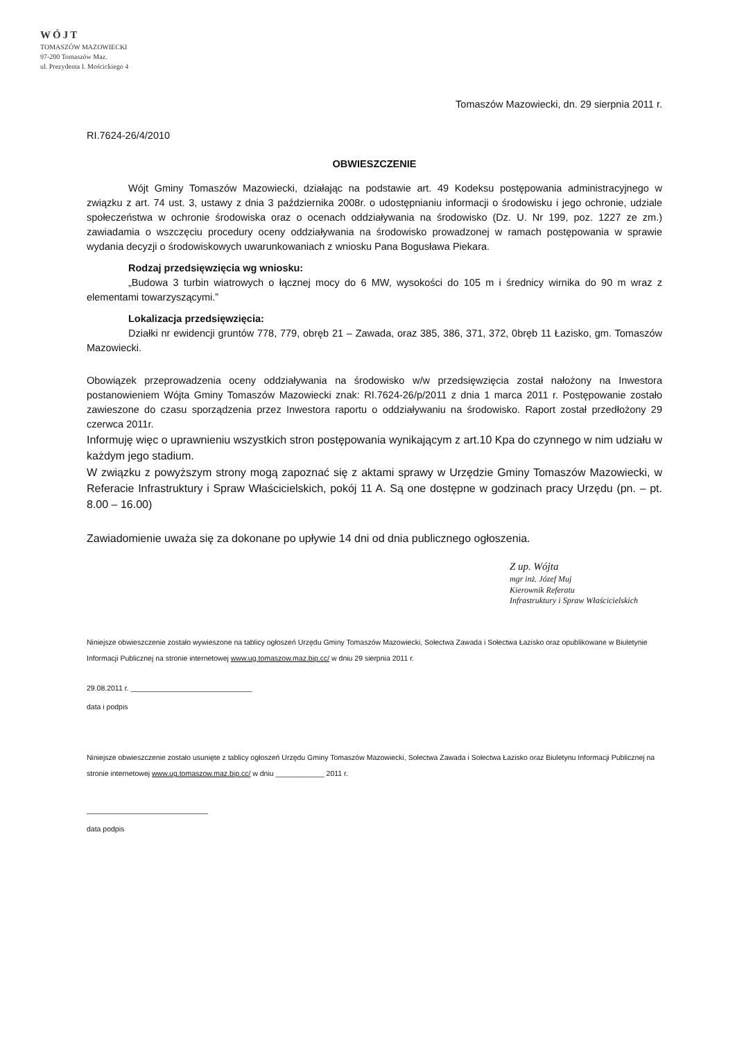WÓJT
TOMASZÓW MAZOWIECKI
97-200 Tomaszów Maz.
ul. Prezydenta I. Mościckiego 4
Tomaszów Mazowiecki, dn. 29 sierpnia 2011 r.
RI.7624-26/4/2010
OBWIESZCZENIE
Wójt Gminy Tomaszów Mazowiecki, działając na podstawie art. 49 Kodeksu postępowania administracyjnego w związku z art. 74 ust. 3, ustawy z dnia 3 października 2008r. o udostępnianiu informacji o środowisku i jego ochronie, udziale społeczeństwa w ochronie środowiska oraz o ocenach oddziaływania na środowisko (Dz. U. Nr 199, poz. 1227 ze zm.) zawiadamia o wszczęciu procedury oceny oddziaływania na środowisko prowadzonej w ramach postępowania w sprawie wydania decyzji o środowiskowych uwarunkowaniach z wniosku Pana Bogusława Piekara.
Rodzaj przedsięwzięcia wg wniosku:
„Budowa 3 turbin wiatrowych o łącznej mocy do 6 MW, wysokości do 105 m i średnicy wirnika do 90 m wraz z elementami towarzyszącymi.”
Lokalizacja przedsięwzięcia:
Działki nr ewidencji gruntów 778, 779, obręb 21 – Zawada, oraz 385, 386, 371, 372, 0bręb 11 Łazisko, gm. Tomaszów Mazowiecki.
Obowiązek przeprowadzenia oceny oddziaływania na środowisko w/w przedsięwzięcia został nałożony na Inwestora postanowieniem Wójta Gminy Tomaszów Mazowiecki znak: RI.7624-26/p/2011 z dnia 1 marca 2011 r. Postępowanie zostało zawieszone do czasu sporządzenia przez Inwestora raportu o oddziaływaniu na środowisko. Raport został przedłożony 29 czerwca 2011r.
Informuję więc o uprawnieniu wszystkich stron postępowania wynikającym z art.10 Kpa do czynnego w nim udziału w każdym jego stadium.
W związku z powyższym strony mogą zapoznać się z aktami sprawy w Urzędzie Gminy Tomaszów Mazowiecki, w Referacie Infrastruktury i Spraw Właścicielskich, pokój 11 A. Są one dostępne w godzinach pracy Urzędu (pn. – pt. 8.00 – 16.00)
Zawiadomienie uważa się za dokonane po upływie 14 dni od dnia publicznego ogłoszenia.
Z up. Wójta
mgr inż. Józef Muj
Kierownik Referatu
Infrastruktury i Spraw Właścicielskich
Niniejsze obwieszczenie zostało wywieszone na tablicy ogłoszeń Urzędu Gminy Tomaszów Mazowiecki, Sołectwa Zawada i Sołectwa Łazisko oraz opublikowane w Biuletynie Informacji Publicznej na stronie internetowej www.ug.tomaszow.maz.bip.cc/ w dniu 29 sierpnia 2011 r.
29.08.2011 r. ______________________________
data i podpis
Niniejsze obwieszczenie zostało usunięte z tablicy ogłoszeń Urzędu Gminy Tomaszów Mazowiecki, Sołectwa Zawada i Sołectwa Łazisko oraz Biuletynu Informacji Publicznej na stronie internetowej www.ug.tomaszow.maz.bip.cc/ w dniu ____________ 2011 r.
______________________________
data podpis